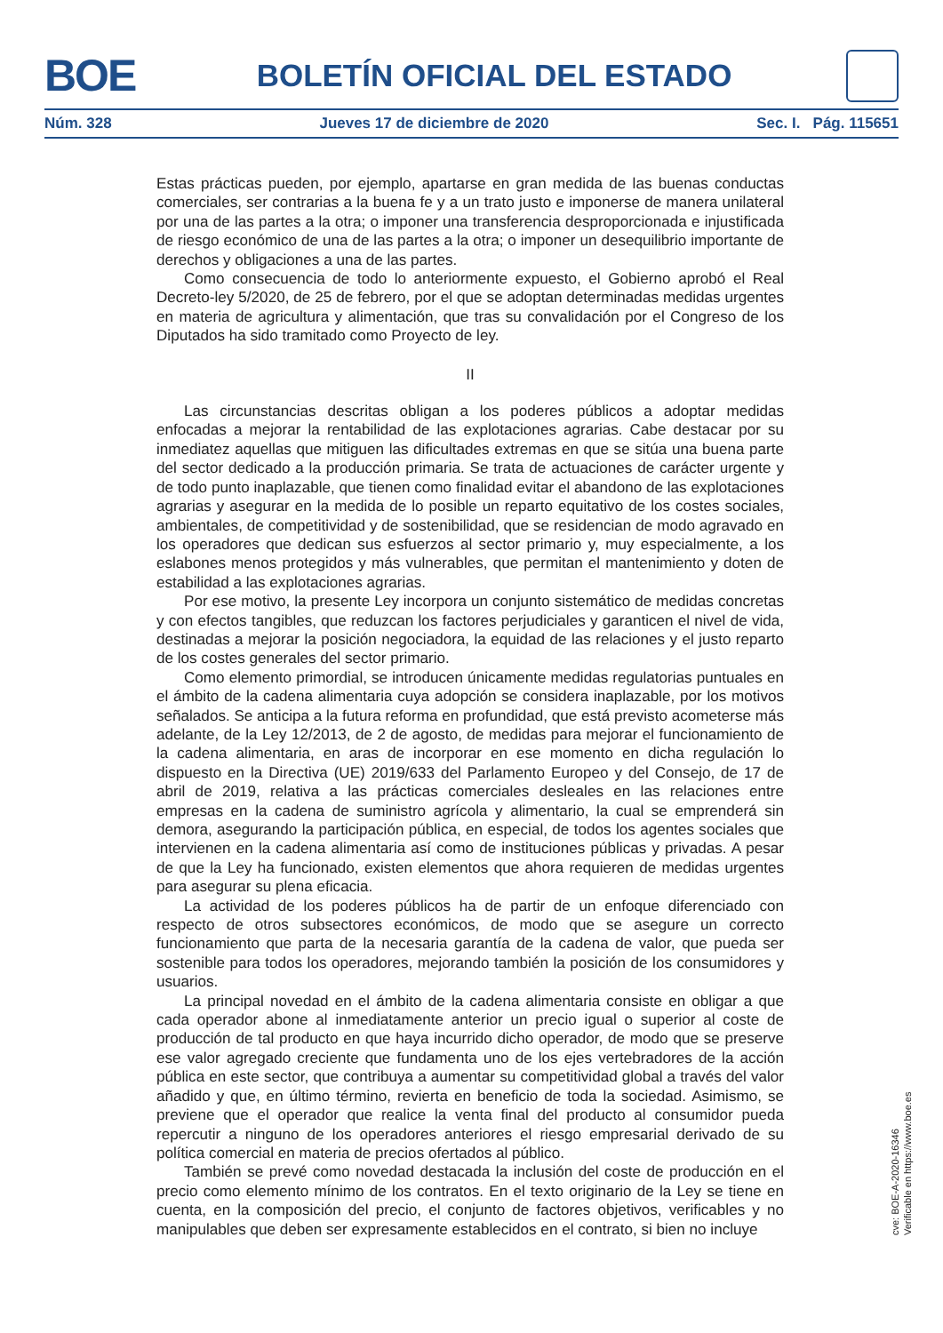BOE
BOLETÍN OFICIAL DEL ESTADO
Núm. 328 Jueves 17 de diciembre de 2020 Sec. I. Pág. 115651
Estas prácticas pueden, por ejemplo, apartarse en gran medida de las buenas conductas comerciales, ser contrarias a la buena fe y a un trato justo e imponerse de manera unilateral por una de las partes a la otra; o imponer una transferencia desproporcionada e injustificada de riesgo económico de una de las partes a la otra; o imponer un desequilibrio importante de derechos y obligaciones a una de las partes.
Como consecuencia de todo lo anteriormente expuesto, el Gobierno aprobó el Real Decreto-ley 5/2020, de 25 de febrero, por el que se adoptan determinadas medidas urgentes en materia de agricultura y alimentación, que tras su convalidación por el Congreso de los Diputados ha sido tramitado como Proyecto de ley.
II
Las circunstancias descritas obligan a los poderes públicos a adoptar medidas enfocadas a mejorar la rentabilidad de las explotaciones agrarias. Cabe destacar por su inmediatez aquellas que mitiguen las dificultades extremas en que se sitúa una buena parte del sector dedicado a la producción primaria. Se trata de actuaciones de carácter urgente y de todo punto inaplazable, que tienen como finalidad evitar el abandono de las explotaciones agrarias y asegurar en la medida de lo posible un reparto equitativo de los costes sociales, ambientales, de competitividad y de sostenibilidad, que se residencian de modo agravado en los operadores que dedican sus esfuerzos al sector primario y, muy especialmente, a los eslabones menos protegidos y más vulnerables, que permitan el mantenimiento y doten de estabilidad a las explotaciones agrarias.
Por ese motivo, la presente Ley incorpora un conjunto sistemático de medidas concretas y con efectos tangibles, que reduzcan los factores perjudiciales y garanticen el nivel de vida, destinadas a mejorar la posición negociadora, la equidad de las relaciones y el justo reparto de los costes generales del sector primario.
Como elemento primordial, se introducen únicamente medidas regulatorias puntuales en el ámbito de la cadena alimentaria cuya adopción se considera inaplazable, por los motivos señalados. Se anticipa a la futura reforma en profundidad, que está previsto acometerse más adelante, de la Ley 12/2013, de 2 de agosto, de medidas para mejorar el funcionamiento de la cadena alimentaria, en aras de incorporar en ese momento en dicha regulación lo dispuesto en la Directiva (UE) 2019/633 del Parlamento Europeo y del Consejo, de 17 de abril de 2019, relativa a las prácticas comerciales desleales en las relaciones entre empresas en la cadena de suministro agrícola y alimentario, la cual se emprenderá sin demora, asegurando la participación pública, en especial, de todos los agentes sociales que intervienen en la cadena alimentaria así como de instituciones públicas y privadas. A pesar de que la Ley ha funcionado, existen elementos que ahora requieren de medidas urgentes para asegurar su plena eficacia.
La actividad de los poderes públicos ha de partir de un enfoque diferenciado con respecto de otros subsectores económicos, de modo que se asegure un correcto funcionamiento que parta de la necesaria garantía de la cadena de valor, que pueda ser sostenible para todos los operadores, mejorando también la posición de los consumidores y usuarios.
La principal novedad en el ámbito de la cadena alimentaria consiste en obligar a que cada operador abone al inmediatamente anterior un precio igual o superior al coste de producción de tal producto en que haya incurrido dicho operador, de modo que se preserve ese valor agregado creciente que fundamenta uno de los ejes vertebradores de la acción pública en este sector, que contribuya a aumentar su competitividad global a través del valor añadido y que, en último término, revierta en beneficio de toda la sociedad. Asimismo, se previene que el operador que realice la venta final del producto al consumidor pueda repercutir a ninguno de los operadores anteriores el riesgo empresarial derivado de su política comercial en materia de precios ofertados al público.
También se prevé como novedad destacada la inclusión del coste de producción en el precio como elemento mínimo de los contratos. En el texto originario de la Ley se tiene en cuenta, en la composición del precio, el conjunto de factores objetivos, verificables y no manipulables que deben ser expresamente establecidos en el contrato, si bien no incluye
cve: BOE-A-2020-16346
Verificable en https://www.boe.es